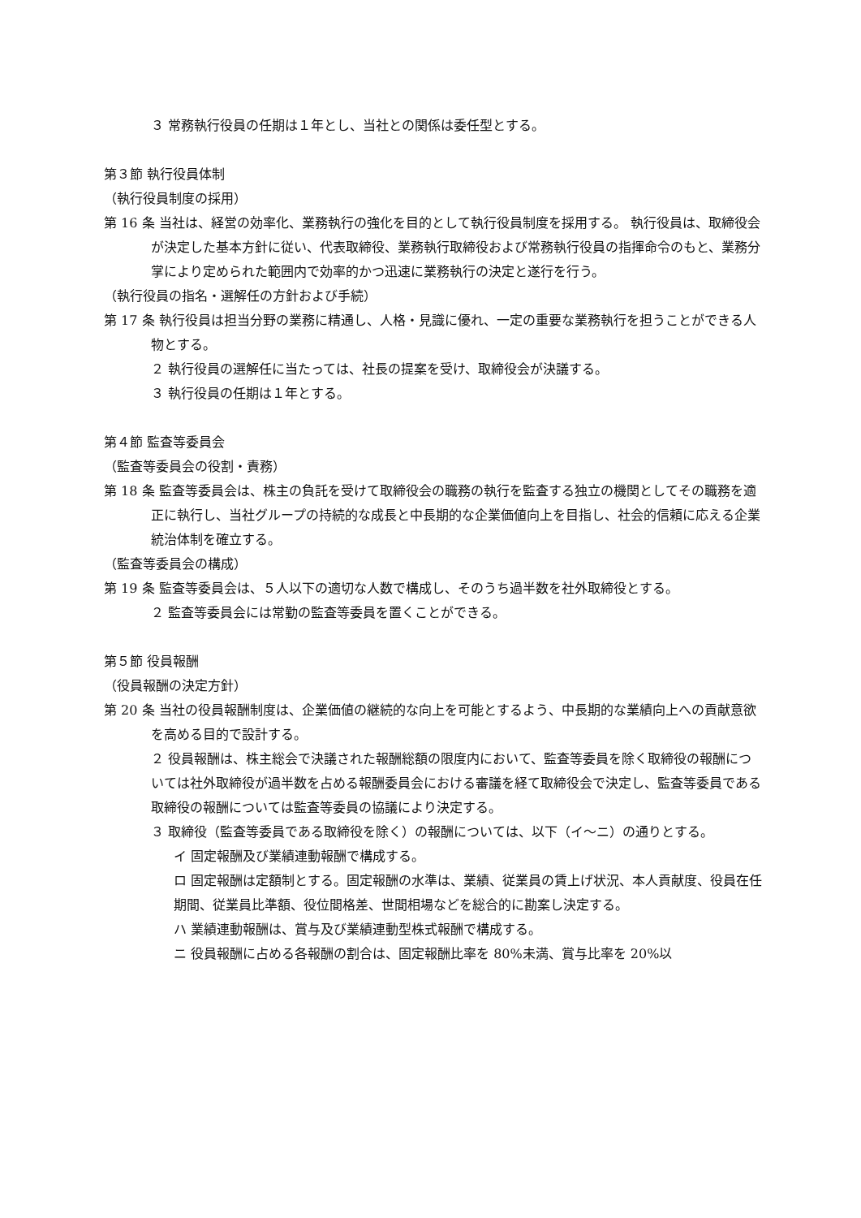３ 常務執行役員の任期は１年とし、当社との関係は委任型とする。
第３節 執行役員体制
（執行役員制度の採用）
第 16 条 当社は、経営の効率化、業務執行の強化を目的として執行役員制度を採用する。 執行役員は、取締役会が決定した基本方針に従い、代表取締役、業務執行取締役および常務執行役員の指揮命令のもと、業務分掌により定められた範囲内で効率的かつ迅速に業務執行の決定と遂行を行う。
（執行役員の指名・選解任の方針および手続）
第 17 条 執行役員は担当分野の業務に精通し、人格・見識に優れ、一定の重要な業務執行を担うことができる人物とする。
２ 執行役員の選解任に当たっては、社長の提案を受け、取締役会が決議する。
３ 執行役員の任期は１年とする。
第４節 監査等委員会
（監査等委員会の役割・責務）
第 18 条 監査等委員会は、株主の負託を受けて取締役会の職務の執行を監査する独立の機関としてその職務を適正に執行し、当社グループの持続的な成長と中長期的な企業価値向上を目指し、社会的信頼に応える企業統治体制を確立する。
（監査等委員会の構成）
第 19 条 監査等委員会は、５人以下の適切な人数で構成し、そのうち過半数を社外取締役とする。
２ 監査等委員会には常勤の監査等委員を置くことができる。
第５節 役員報酬
（役員報酬の決定方針）
第 20 条 当社の役員報酬制度は、企業価値の継続的な向上を可能とするよう、中長期的な業績向上への貢献意欲を高める目的で設計する。
２ 役員報酬は、株主総会で決議された報酬総額の限度内において、監査等委員を除く取締役の報酬については社外取締役が過半数を占める報酬委員会における審議を経て取締役会で決定し、監査等委員である取締役の報酬については監査等委員の協議により決定する。
３ 取締役（監査等委員である取締役を除く）の報酬については、以下（イ～ニ）の通りとする。
イ 固定報酬及び業績連動報酬で構成する。
ロ 固定報酬は定額制とする。固定報酬の水準は、業績、従業員の賃上げ状況、本人貢献度、役員在任期間、従業員比準額、役位間格差、世間相場などを総合的に勘案し決定する。
ハ 業績連動報酬は、賞与及び業績連動型株式報酬で構成する。
ニ 役員報酬に占める各報酬の割合は、固定報酬比率を 80%未満、賞与比率を 20%以